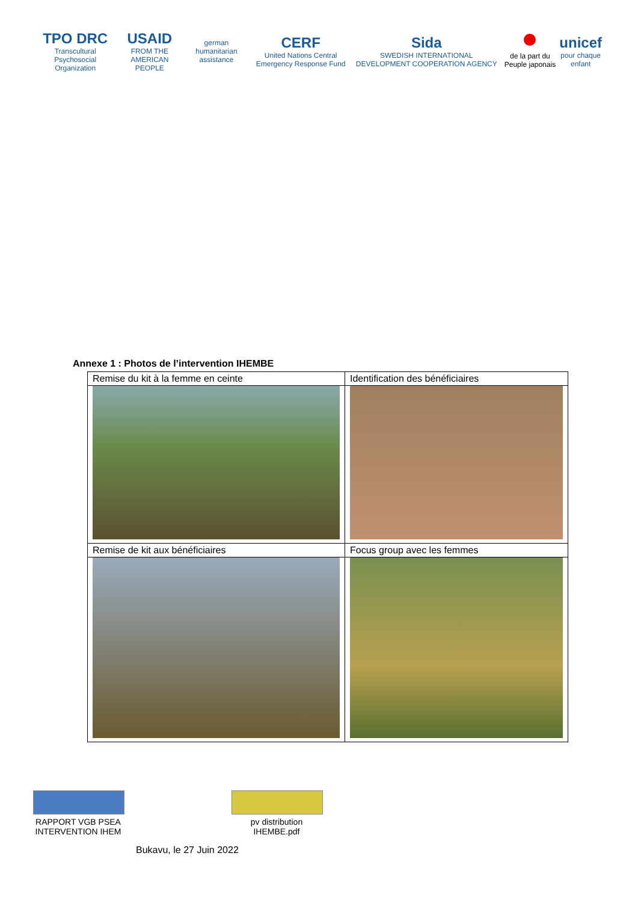TPO DRC
Transcultural Psychosocial Organization
USAID
FROM THE AMERICAN PEOPLE
german humanitarian assistance
CERF
United Nations Central Emergency Response Fund
Sida
SWEDISH INTERNATIONAL DEVELOPMENT COOPERATION AGENCY
de la part du Peuple japonais
unicef
pour chaque enfant
Annexe 1 : Photos de l’intervention IHEMBE
| Remise du kit à la femme en ceinte | Identification des bénéficiaires |
| Remise de kit aux bénéficiaires | Focus group avec les femmes |
RAPPORT VGB PSEA INTERVENTION IHEM
pv distribution IHEMBE.pdf
Bukavu, le 27 Juin 2022